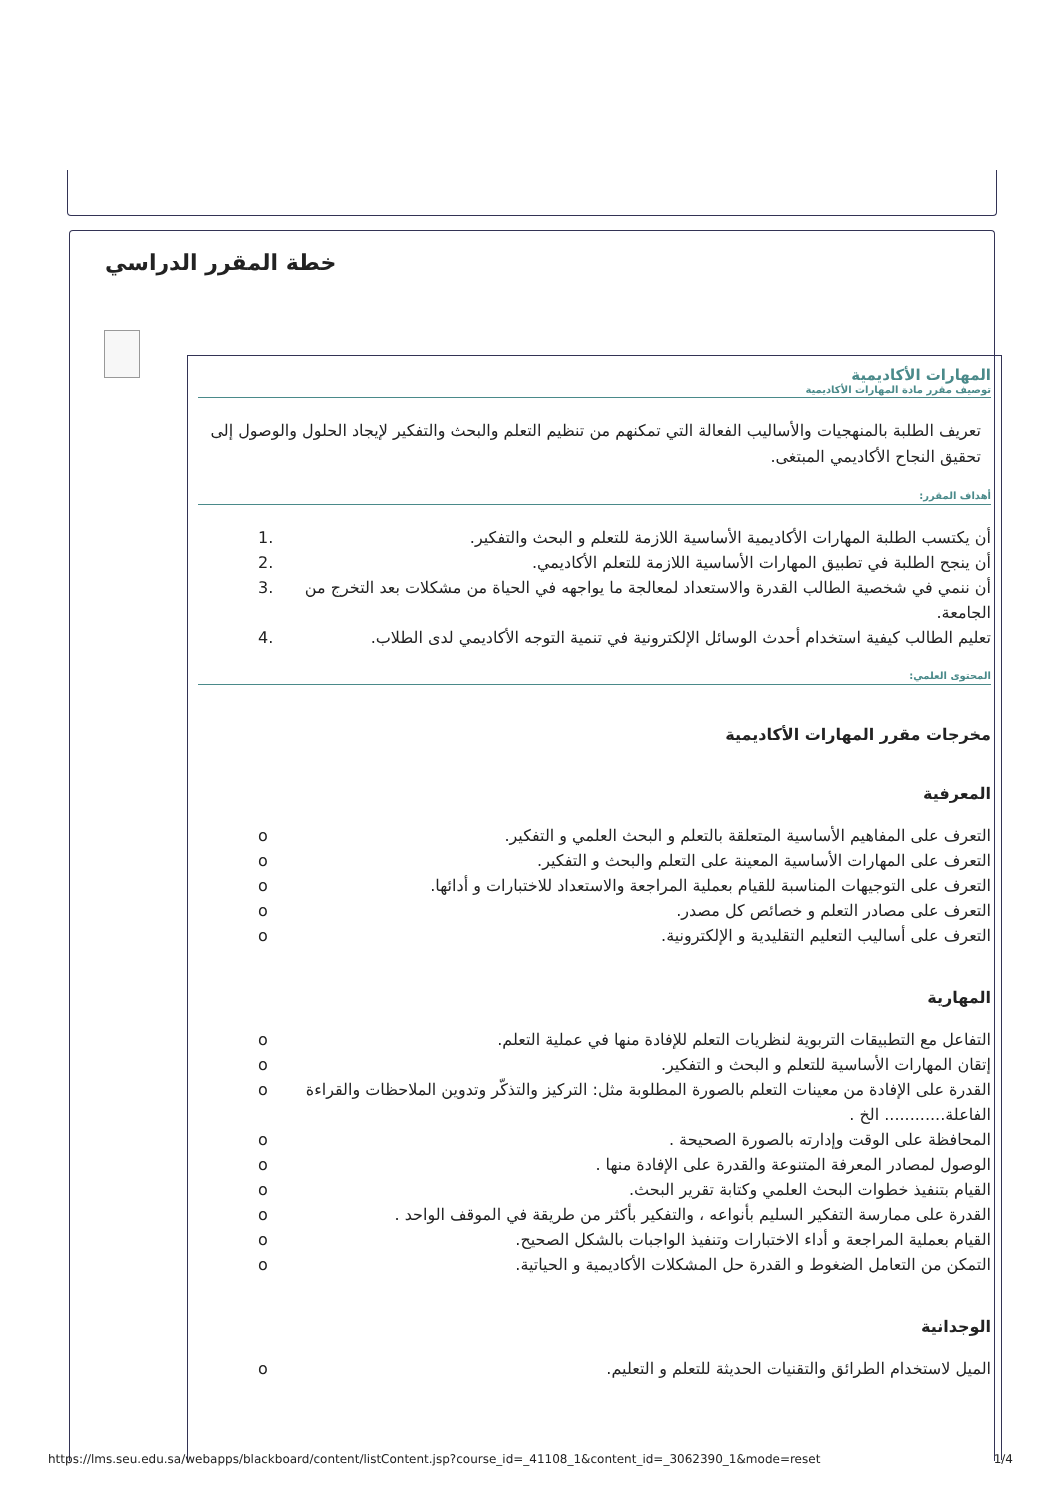خطة المقرر الدراسي
المهارات الأكاديمية
توصيف مقرر مادة المهارات الأكاديمية
تعريف الطلبة بالمنهجيات والأساليب الفعالة التي تمكنهم من تنظيم التعلم والبحث والتفكير لإيجاد الحلول والوصول إلى تحقيق النجاح الأكاديمي المبتغى.
أهداف المقرر:
أن يكتسب الطلبة المهارات الأكاديمية الأساسية اللازمة للتعلم و البحث والتفكير. 1.
أن ينجح الطلبة في تطبيق المهارات الأساسية اللازمة للتعلم الأكاديمي. 2.
أن ننمي في شخصية الطالب القدرة والاستعداد لمعالجة ما يواجهه في الحياة من مشكلات بعد التخرج من الجامعة. 3.
تعليم الطالب كيفية استخدام أحدث الوسائل الإلكترونية في تنمية التوجه الأكاديمي لدى الطلاب. 4.
المحتوى العلمي:
مخرجات مقرر المهارات الأكاديمية
المعرفية
التعرف على المفاهيم الأساسية المتعلقة بالتعلم و البحث العلمي و التفكير. o
التعرف على المهارات الأساسية المعينة على التعلم والبحث و التفكير. o
التعرف على التوجيهات المناسبة للقيام بعملية المراجعة والاستعداد للاختبارات و أدائها. o
التعرف على مصادر التعلم و خصائص كل مصدر. o
التعرف على أساليب التعليم التقليدية و الإلكترونية. o
المهارية
التفاعل مع التطبيقات التربوية لنظريات التعلم للإفادة منها في عملية التعلم. o
إتقان المهارات الأساسية للتعلم و البحث و التفكير. o
القدرة على الإفادة من معينات التعلم بالصورة المطلوبة مثل: التركيز والتذكّر وتدوين الملاحظات والقراءة الفاعلة............ الخ . o
المحافظة على الوقت وإدارته بالصورة الصحيحة . o
الوصول لمصادر المعرفة المتنوعة والقدرة على الإفادة منها . o
القيام بتنفيذ خطوات البحث العلمي وكتابة تقرير البحث. o
القدرة على ممارسة التفكير السليم بأنواعه ، والتفكير بأكثر من طريقة في الموقف الواحد . o
القيام بعملية المراجعة و أداء الاختبارات وتنفيذ الواجبات بالشكل الصحيح. o
التمكن من التعامل الضغوط و القدرة حل المشكلات الأكاديمية و الحياتية. o
الوجدانية
الميل لاستخدام الطرائق والتقنيات الحديثة للتعلم و التعليم. o
https://lms.seu.edu.sa/webapps/blackboard/content/listContent.jsp?course_id=_41108_1&content_id=_3062390_1&mode=reset 1/4